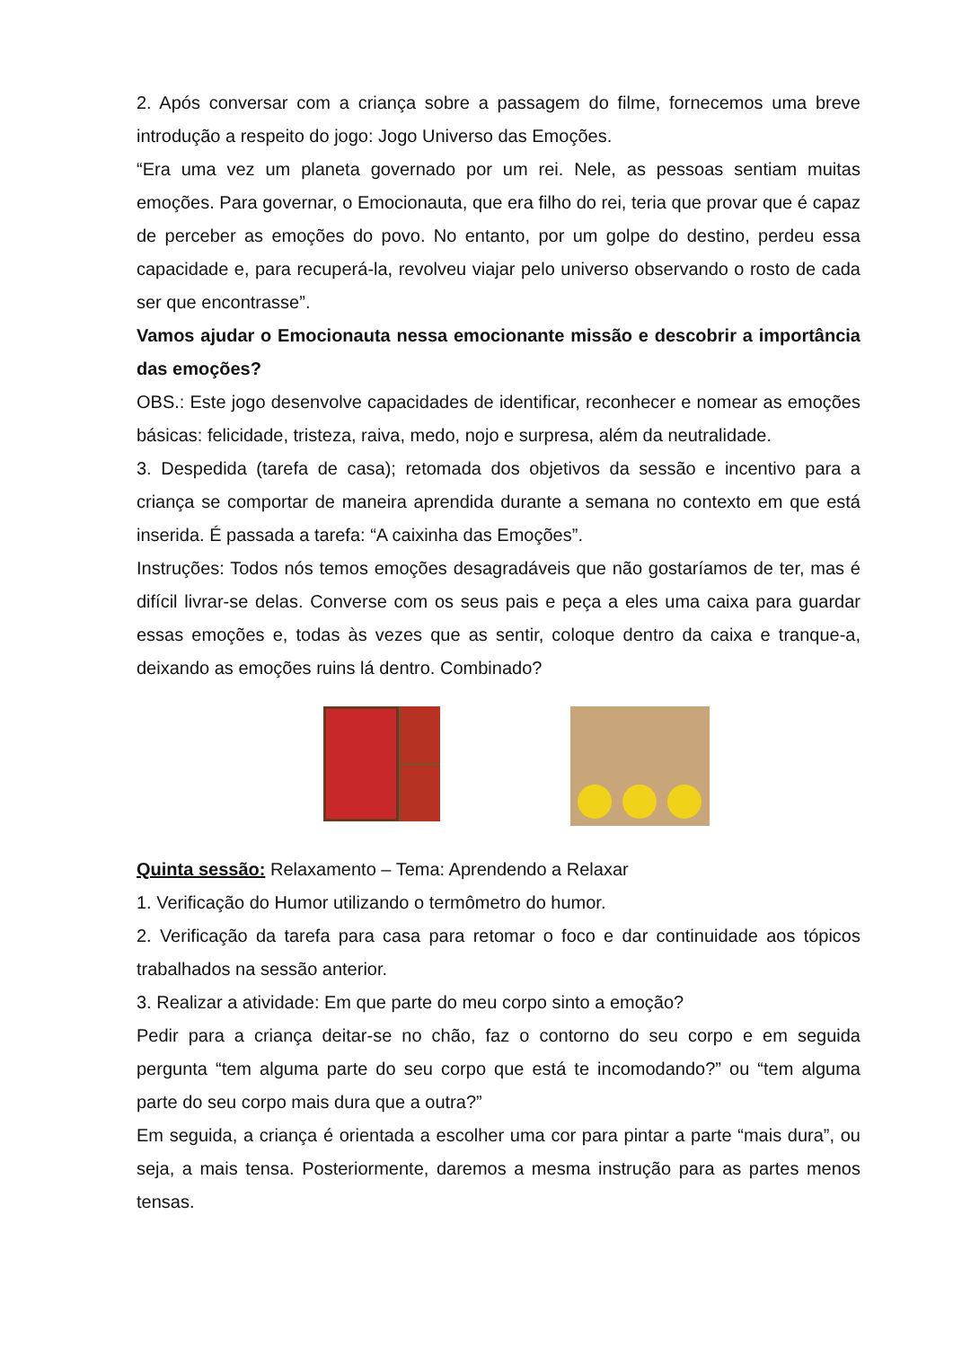2. Após conversar com a criança sobre a passagem do filme, fornecemos uma breve introdução a respeito do jogo: Jogo Universo das Emoções.
“Era uma vez um planeta governado por um rei. Nele, as pessoas sentiam muitas emoções. Para governar, o Emocionauta, que era filho do rei, teria que provar que é capaz de perceber as emoções do povo. No entanto, por um golpe do destino, perdeu essa capacidade e, para recuperá-la, revolveu viajar pelo universo observando o rosto de cada ser que encontrasse”.
Vamos ajudar o Emocionauta nessa emocionante missão e descobrir a importância das emoções?
OBS.: Este jogo desenvolve capacidades de identificar, reconhecer e nomear as emoções básicas: felicidade, tristeza, raiva, medo, nojo e surpresa, além da neutralidade.
3. Despedida (tarefa de casa); retomada dos objetivos da sessão e incentivo para a criança se comportar de maneira aprendida durante a semana no contexto em que está inserida. É passada a tarefa: “A caixinha das Emoções”.
Instruções: Todos nós temos emoções desagradáveis que não gostaríamos de ter, mas é difícil livrar-se delas. Converse com os seus pais e peça a eles uma caixa para guardar essas emoções e, todas às vezes que as sentir, coloque dentro da caixa e tranque-a, deixando as emoções ruins lá dentro. Combinado?
Quinta sessão: Relaxamento – Tema: Aprendendo a Relaxar
1. Verificação do Humor utilizando o termômetro do humor.
2. Verificação da tarefa para casa para retomar o foco e dar continuidade aos tópicos trabalhados na sessão anterior.
3. Realizar a atividade: Em que parte do meu corpo sinto a emoção?
Pedir para a criança deitar-se no chão, faz o contorno do seu corpo e em seguida pergunta “tem alguma parte do seu corpo que está te incomodando?” ou “tem alguma parte do seu corpo mais dura que a outra?”
Em seguida, a criança é orientada a escolher uma cor para pintar a parte “mais dura”, ou seja, a mais tensa. Posteriormente, daremos a mesma instrução para as partes menos tensas.